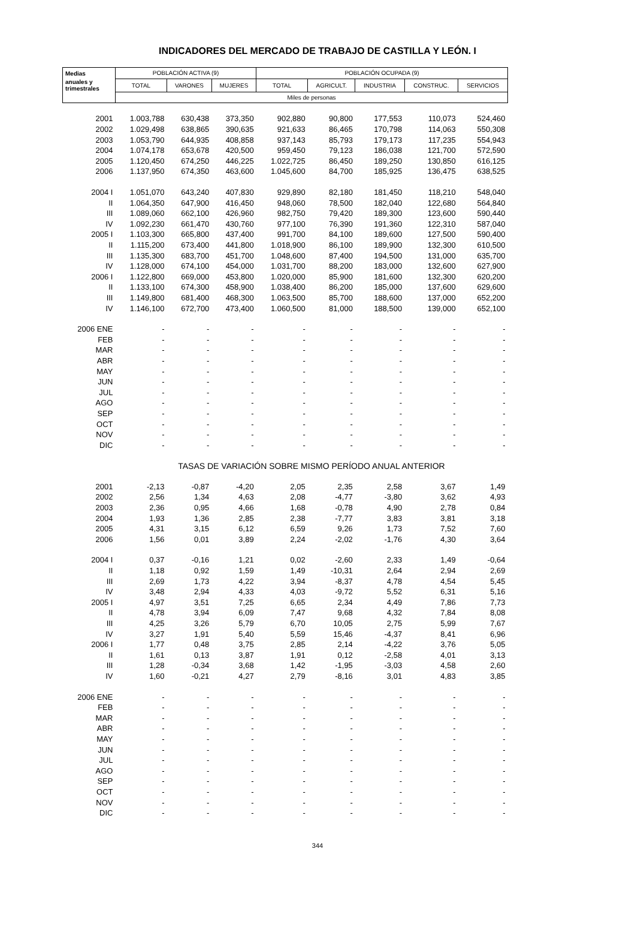INDICADORES DEL MERCADO DE TRABAJO DE CASTILLA Y LEÓN. I
| Medias | POBLACIÓN ACTIVA (9) | | | POBLACIÓN OCUPADA (9) | | | | |
| --- | --- | --- | --- | --- | --- | --- | --- | --- |
| anuales y trimestrales | TOTAL | VARONES | MUJERES | TOTAL | AGRICULT. | INDUSTRIA | CONSTRUC. | SERVICIOS |
| | Miles de personas | | | | | | | |
| 2001 | 1.003,788 | 630,438 | 373,350 | 902,880 | 90,800 | 177,553 | 110,073 | 524,460 |
| 2002 | 1.029,498 | 638,865 | 390,635 | 921,633 | 86,465 | 170,798 | 114,063 | 550,308 |
| 2003 | 1.053,790 | 644,935 | 408,858 | 937,143 | 85,793 | 179,173 | 117,235 | 554,943 |
| 2004 | 1.074,178 | 653,678 | 420,500 | 959,450 | 79,123 | 186,038 | 121,700 | 572,590 |
| 2005 | 1.120,450 | 674,250 | 446,225 | 1.022,725 | 86,450 | 189,250 | 130,850 | 616,125 |
| 2006 | 1.137,950 | 674,350 | 463,600 | 1.045,600 | 84,700 | 185,925 | 136,475 | 638,525 |
| 2004 I | 1.051,070 | 643,240 | 407,830 | 929,890 | 82,180 | 181,450 | 118,210 | 548,040 |
| II | 1.064,350 | 647,900 | 416,450 | 948,060 | 78,500 | 182,040 | 122,680 | 564,840 |
| III | 1.089,060 | 662,100 | 426,960 | 982,750 | 79,420 | 189,300 | 123,600 | 590,440 |
| IV | 1.092,230 | 661,470 | 430,760 | 977,100 | 76,390 | 191,360 | 122,310 | 587,040 |
| 2005 I | 1.103,300 | 665,800 | 437,400 | 991,700 | 84,100 | 189,600 | 127,500 | 590,400 |
| II | 1.115,200 | 673,400 | 441,800 | 1.018,900 | 86,100 | 189,900 | 132,300 | 610,500 |
| III | 1.135,300 | 683,700 | 451,700 | 1.048,600 | 87,400 | 194,500 | 131,000 | 635,700 |
| IV | 1.128,000 | 674,100 | 454,000 | 1.031,700 | 88,200 | 183,000 | 132,600 | 627,900 |
| 2006 I | 1.122,800 | 669,000 | 453,800 | 1.020,000 | 85,900 | 181,600 | 132,300 | 620,200 |
| II | 1.133,100 | 674,300 | 458,900 | 1.038,400 | 86,200 | 185,000 | 137,600 | 629,600 |
| III | 1.149,800 | 681,400 | 468,300 | 1.063,500 | 85,700 | 188,600 | 137,000 | 652,200 |
| IV | 1.146,100 | 672,700 | 473,400 | 1.060,500 | 81,000 | 188,500 | 139,000 | 652,100 |
| 2006 ENE | - | - | - | - | - | - | - | - |
| FEB | - | - | - | - | - | - | - | - |
| MAR | - | - | - | - | - | - | - | - |
| ABR | - | - | - | - | - | - | - | - |
| MAY | - | - | - | - | - | - | - | - |
| JUN | - | - | - | - | - | - | - | - |
| JUL | - | - | - | - | - | - | - | - |
| AGO | - | - | - | - | - | - | - | - |
| SEP | - | - | - | - | - | - | - | - |
| OCT | - | - | - | - | - | - | - | - |
| NOV | - | - | - | - | - | - | - | - |
| DIC | - | - | - | - | - | - | - | - |
| | TASAS DE VARIACIÓN SOBRE MISMO PERÍODO ANUAL ANTERIOR | | | | | | | |
| 2001 | -2,13 | -0,87 | -4,20 | 2,05 | 2,35 | 2,58 | 3,67 | 1,49 |
| 2002 | 2,56 | 1,34 | 4,63 | 2,08 | -4,77 | -3,80 | 3,62 | 4,93 |
| 2003 | 2,36 | 0,95 | 4,66 | 1,68 | -0,78 | 4,90 | 2,78 | 0,84 |
| 2004 | 1,93 | 1,36 | 2,85 | 2,38 | -7,77 | 3,83 | 3,81 | 3,18 |
| 2005 | 4,31 | 3,15 | 6,12 | 6,59 | 9,26 | 1,73 | 7,52 | 7,60 |
| 2006 | 1,56 | 0,01 | 3,89 | 2,24 | -2,02 | -1,76 | 4,30 | 3,64 |
| 2004 I | 0,37 | -0,16 | 1,21 | 0,02 | -2,60 | 2,33 | 1,49 | -0,64 |
| II | 1,18 | 0,92 | 1,59 | 1,49 | -10,31 | 2,64 | 2,94 | 2,69 |
| III | 2,69 | 1,73 | 4,22 | 3,94 | -8,37 | 4,78 | 4,54 | 5,45 |
| IV | 3,48 | 2,94 | 4,33 | 4,03 | -9,72 | 5,52 | 6,31 | 5,16 |
| 2005 I | 4,97 | 3,51 | 7,25 | 6,65 | 2,34 | 4,49 | 7,86 | 7,73 |
| II | 4,78 | 3,94 | 6,09 | 7,47 | 9,68 | 4,32 | 7,84 | 8,08 |
| III | 4,25 | 3,26 | 5,79 | 6,70 | 10,05 | 2,75 | 5,99 | 7,67 |
| IV | 3,27 | 1,91 | 5,40 | 5,59 | 15,46 | -4,37 | 8,41 | 6,96 |
| 2006 I | 1,77 | 0,48 | 3,75 | 2,85 | 2,14 | -4,22 | 3,76 | 5,05 |
| II | 1,61 | 0,13 | 3,87 | 1,91 | 0,12 | -2,58 | 4,01 | 3,13 |
| III | 1,28 | -0,34 | 3,68 | 1,42 | -1,95 | -3,03 | 4,58 | 2,60 |
| IV | 1,60 | -0,21 | 4,27 | 2,79 | -8,16 | 3,01 | 4,83 | 3,85 |
| 2006 ENE | - | - | - | - | - | - | - | - |
| FEB | - | - | - | - | - | - | - | - |
| MAR | - | - | - | - | - | - | - | - |
| ABR | - | - | - | - | - | - | - | - |
| MAY | - | - | - | - | - | - | - | - |
| JUN | - | - | - | - | - | - | - | - |
| JUL | - | - | - | - | - | - | - | - |
| AGO | - | - | - | - | - | - | - | - |
| SEP | - | - | - | - | - | - | - | - |
| OCT | - | - | - | - | - | - | - | - |
| NOV | - | - | - | - | - | - | - | - |
| DIC | - | - | - | - | - | - | - | - |
344